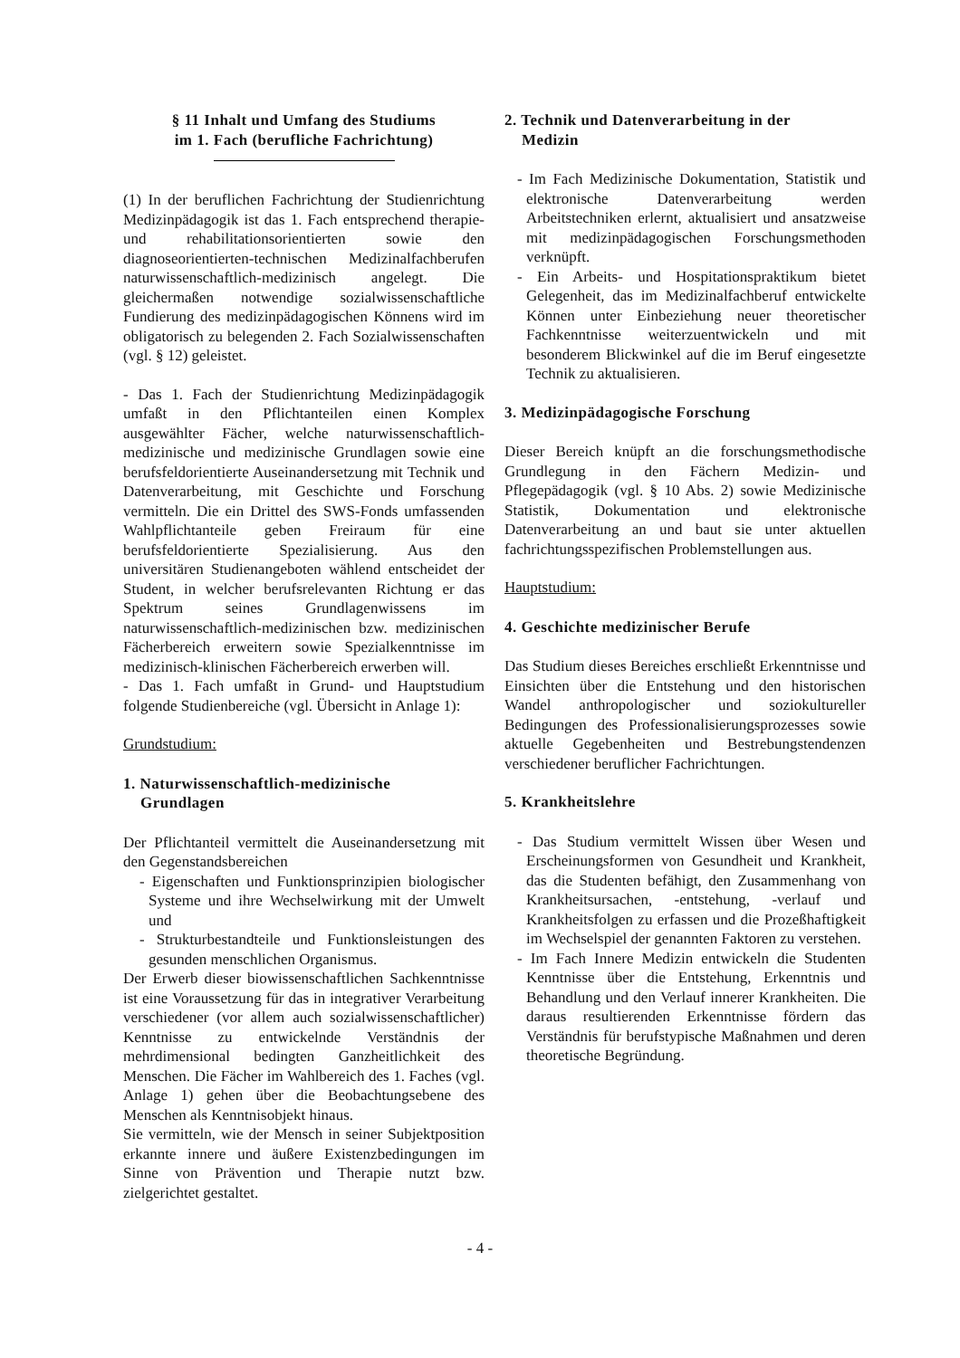§ 11 Inhalt und Umfang des Studiums
im 1. Fach (berufliche Fachrichtung)
(1) In der beruflichen Fachrichtung der Studienrichtung Medizinpädagogik ist das 1. Fach entsprechend therapie- und rehabilitationsorientierten sowie den diagnoseorientierten-technischen Medizinalfachberufen naturwissenschaftlich-medizinisch angelegt. Die gleichermaßen notwendige sozialwissenschaftliche Fundierung des medizinpädagogischen Könnens wird im obligatorisch zu belegenden 2. Fach Sozialwissenschaften (vgl. § 12) geleistet.
- Das 1. Fach der Studienrichtung Medizinpädagogik umfaßt in den Pflichtanteilen einen Komplex ausgewählter Fächer, welche naturwissenschaftlich-medizinische und medizinische Grundlagen sowie eine berufsfeldorientierte Auseinandersetzung mit Technik und Datenverarbeitung, mit Geschichte und Forschung vermitteln. Die ein Drittel des SWS-Fonds umfassenden Wahlpflichtanteile geben Freiraum für eine berufsfeldorientierte Spezialisierung. Aus den universitären Studienangeboten wählend entscheidet der Student, in welcher berufsrelevanten Richtung er das Spektrum seines Grundlagenwissens im naturwissenschaftlich-medizinischen bzw. medizinischen Fächerbereich erweitern sowie Spezialkenntnisse im medizinisch-klinischen Fächerbereich erwerben will.
- Das 1. Fach umfaßt in Grund- und Hauptstudium folgende Studienbereiche (vgl. Übersicht in Anlage 1):
Grundstudium:
1. Naturwissenschaftlich-medizinische
Grundlagen
Der Pflichtanteil vermittelt die Auseinandersetzung mit den Gegenstandsbereichen
- Eigenschaften und Funktionsprinzipien biologischer Systeme und ihre Wechselwirkung mit der Umwelt und
- Strukturbestandteile und Funktionsleistungen des gesunden menschlichen Organismus.
Der Erwerb dieser biowissenschaftlichen Sachkenntnisse ist eine Voraussetzung für das in integrativer Verarbeitung verschiedener (vor allem auch sozialwissenschaftlicher) Kenntnisse zu entwickelnde Verständnis der mehrdimensional bedingten Ganzheitlichkeit des Menschen. Die Fächer im Wahlbereich des 1. Faches (vgl. Anlage 1) gehen über die Beobachtungsebene des Menschen als Kenntnisobjekt hinaus.
Sie vermitteln, wie der Mensch in seiner Subjektposition erkannte innere und äußere Existenzbedingungen im Sinne von Prävention und Therapie nutzt bzw. zielgerichtet gestaltet.
2. Technik und Datenverarbeitung in der
Medizin
- Im Fach Medizinische Dokumentation, Statistik und elektronische Datenverarbeitung werden Arbeitstechniken erlernt, aktualisiert und ansatzweise mit medizinpädagogischen Forschungsmethoden verknüpft.
- Ein Arbeits- und Hospitationspraktikum bietet Gelegenheit, das im Medizinalfachberuf entwickelte Können unter Einbeziehung neuer theoretischer Fachkenntnisse weiterzuentwickeln und mit besonderem Blickwinkel auf die im Beruf eingesetzte Technik zu aktualisieren.
3. Medizinpädagogische Forschung
Dieser Bereich knüpft an die forschungsmethodische Grundlegung in den Fächern Medizin- und Pflegepädagogik (vgl. § 10 Abs. 2) sowie Medizinische Statistik, Dokumentation und elektronische Datenverarbeitung an und baut sie unter aktuellen fachrichtungsspezifischen Problemstellungen aus.
Hauptstudium:
4. Geschichte medizinischer Berufe
Das Studium dieses Bereiches erschließt Erkenntnisse und Einsichten über die Entstehung und den historischen Wandel anthropologischer und soziokultureller Bedingungen des Professionalisierungsprozesses sowie aktuelle Gegebenheiten und Bestrebungstendenzen verschiedener beruflicher Fachrichtungen.
5. Krankheitslehre
- Das Studium vermittelt Wissen über Wesen und Erscheinungsformen von Gesundheit und Krankheit, das die Studenten befähigt, den Zusammenhang von Krankheitsursachen, -entstehung, -verlauf und Krankheitsfolgen zu erfassen und die Prozeßhaftigkeit im Wechselspiel der genannten Faktoren zu verstehen.
- Im Fach Innere Medizin entwickeln die Studenten Kenntnisse über die Entstehung, Erkenntnis und Behandlung und den Verlauf innerer Krankheiten. Die daraus resultierenden Erkenntnisse fördern das Verständnis für berufstypische Maßnahmen und deren theoretische Begründung.
- 4 -